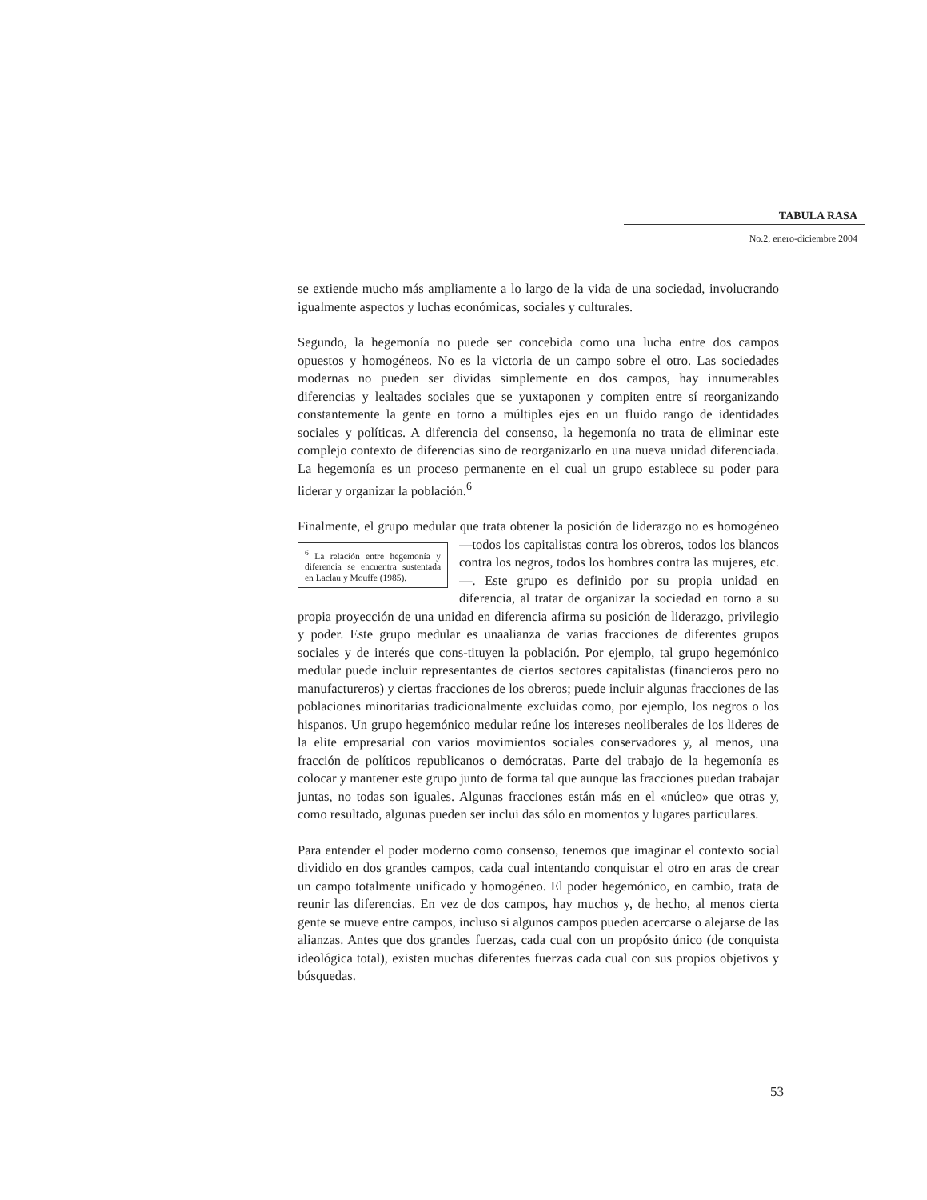TABULA RASA
No.2, enero-diciembre 2004
se extiende mucho más ampliamente a lo largo de la vida de una sociedad, involucrando igualmente aspectos y luchas económicas, sociales y culturales.
Segundo, la hegemonía no puede ser concebida como una lucha entre dos campos opuestos y homogéneos. No es la victoria de un campo sobre el otro. Las sociedades modernas no pueden ser dividas simplemente en dos campos, hay innumerables diferencias y lealtades sociales que se yuxtaponen y compiten entre sí reorganizando constantemente la gente en torno a múltiples ejes en un fluido rango de identidades sociales y políticas. A diferencia del consenso, la hegemonía no trata de eliminar este complejo contexto de diferencias sino de reorganizarlo en una nueva unidad diferenciada. La hegemonía es un proceso permanente en el cual un grupo establece su poder para liderar y organizar la población.<sup>6</sup>
Finalmente, el grupo medular que trata obtener la posición de liderazgo no es <sup>6</sup> La relación entre hegemonía y diferencia se encuentra sustentada en Laclau y Mouffe (1985). homogéneo —todos los capitalistas contra los obreros, todos los blancos contra los negros, todos los hombres contra las mujeres, etc. —. Este grupo es definido por su propia unidad en diferencia, al tratar de organizar la sociedad en torno a su propia proyección de una unidad en diferencia afirma su posición de liderazgo, privilegio y poder. Este grupo medular es unaalianza de varias fracciones de diferentes grupos sociales y de interés que cons-tituyen la población. Por ejemplo, tal grupo hegemónico medular puede incluir representantes de ciertos sectores capitalistas (financieros pero no manufactureros) y ciertas fracciones de los obreros; puede incluir algunas fracciones de las poblaciones minoritarias tradicionalmente excluidas como, por ejemplo, los negros o los hispanos. Un grupo hegemónico medular reúne los intereses neoliberales de los lideres de la elite empresarial con varios movimientos sociales conservadores y, al menos, una fracción de políticos republicanos o demócratas. Parte del trabajo de la hegemonía es colocar y mantener este grupo junto de forma tal que aunque las fracciones puedan trabajar juntas, no todas son iguales. Algunas fracciones están más en el «núcleo» que otras y, como resultado, algunas pueden ser inclui das sólo en momentos y lugares particulares.
Para entender el poder moderno como consenso, tenemos que imaginar el contexto social dividido en dos grandes campos, cada cual intentando conquistar el otro en aras de crear un campo totalmente unificado y homogéneo. El poder hegemónico, en cambio, trata de reunir las diferencias. En vez de dos campos, hay muchos y, de hecho, al menos cierta gente se mueve entre campos, incluso si algunos campos pueden acercarse o alejarse de las alianzas. Antes que dos grandes fuerzas, cada cual con un propósito único (de conquista ideológica total), existen muchas diferentes fuerzas cada cual con sus propios objetivos y búsquedas.
53